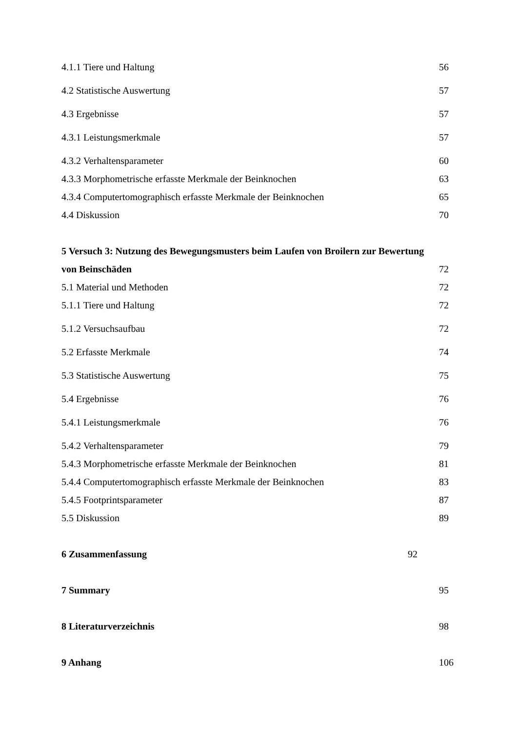4.1.1 Tiere und Haltung 56
4.2 Statistische Auswertung 57
4.3 Ergebnisse 57
4.3.1 Leistungsmerkmale 57
4.3.2 Verhaltensparameter 60
4.3.3 Morphometrische erfasste Merkmale der Beinknochen 63
4.3.4 Computertomographisch erfasste Merkmale der Beinknochen 65
4.4 Diskussion 70
5 Versuch 3: Nutzung des Bewegungsmusters beim Laufen von Broilern zur Bewertung
von Beinschäden 72
5.1 Material und Methoden 72
5.1.1 Tiere und Haltung 72
5.1.2 Versuchsaufbau 72
5.2 Erfasste Merkmale 74
5.3 Statistische Auswertung 75
5.4 Ergebnisse 76
5.4.1 Leistungsmerkmale 76
5.4.2 Verhaltensparameter 79
5.4.3 Morphometrische erfasste Merkmale der Beinknochen 81
5.4.4 Computertomographisch erfasste Merkmale der Beinknochen 83
5.4.5 Footprintsparameter 87
5.5 Diskussion 89
6 Zusammenfassung 92
7 Summary 95
8 Literaturverzeichnis 98
9 Anhang 106